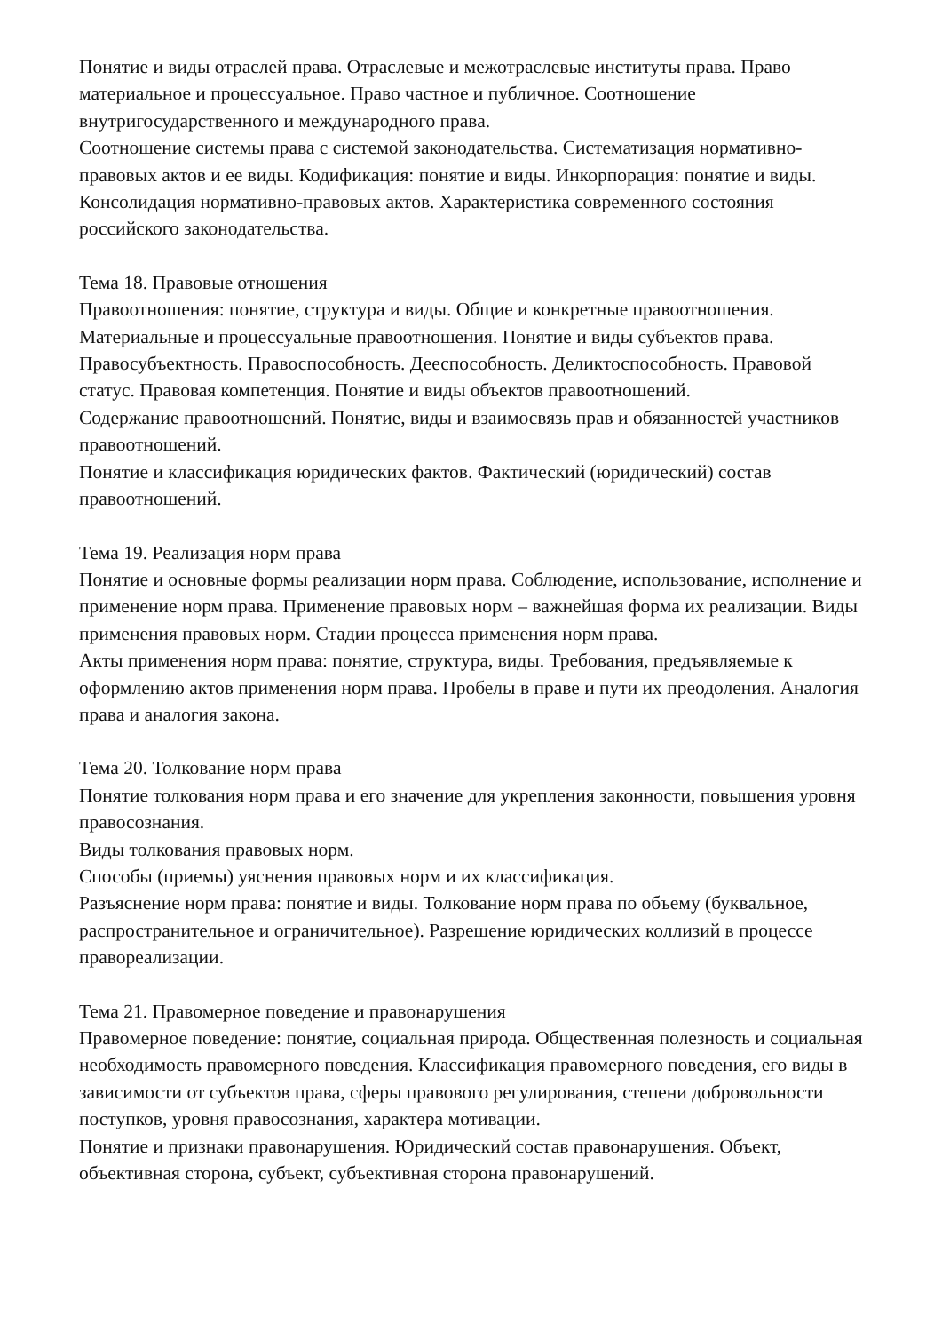Понятие и виды отраслей права. Отраслевые и межотраслевые институты права. Право материальное и процессуальное. Право частное и публичное. Соотношение внутригосударственного и международного права.
Соотношение системы права с системой законодательства. Систематизация нормативно-правовых актов и ее виды. Кодификация: понятие и виды. Инкорпорация: понятие и виды. Консолидация нормативно-правовых актов. Характеристика современного состояния российского законодательства.
Тема 18. Правовые отношения
Правоотношения: понятие, структура и виды. Общие и конкретные правоотношения. Материальные и процессуальные правоотношения. Понятие и виды субъектов права. Правосубъектность. Правоспособность. Дееспособность. Деликтоспособность. Правовой статус. Правовая компетенция. Понятие и виды объектов правоотношений.
Содержание правоотношений. Понятие, виды и взаимосвязь прав и обязанностей участников правоотношений.
Понятие и классификация юридических фактов. Фактический (юридический) состав правоотношений.
Тема 19. Реализация норм права
Понятие и основные формы реализации норм права. Соблюдение, использование, исполнение и применение норм права. Применение правовых норм – важнейшая форма их реализации. Виды применения правовых норм. Стадии процесса применения норм права.
Акты применения норм права: понятие, структура, виды. Требования, предъявляемые к оформлению актов применения норм права. Пробелы в праве и пути их преодоления. Аналогия права и аналогия закона.
Тема 20. Толкование норм права
Понятие толкования норм права и его значение для укрепления законности, повышения уровня правосознания.
Виды толкования правовых норм.
Способы (приемы) уяснения правовых норм и их классификация.
Разъяснение норм права: понятие и виды. Толкование норм права по объему (буквальное, распространительное и ограничительное). Разрешение юридических коллизий в процессе правореализации.
Тема 21. Правомерное поведение и правонарушения
Правомерное поведение: понятие, социальная природа. Общественная полезность и социальная необходимость правомерного поведения. Классификация правомерного поведения, его виды в зависимости от субъектов права, сферы правового регулирования, степени добровольности поступков, уровня правосознания, характера мотивации.
Понятие и признаки правонарушения. Юридический состав правонарушения. Объект, объективная сторона, субъект, субъективная сторона правонарушений.